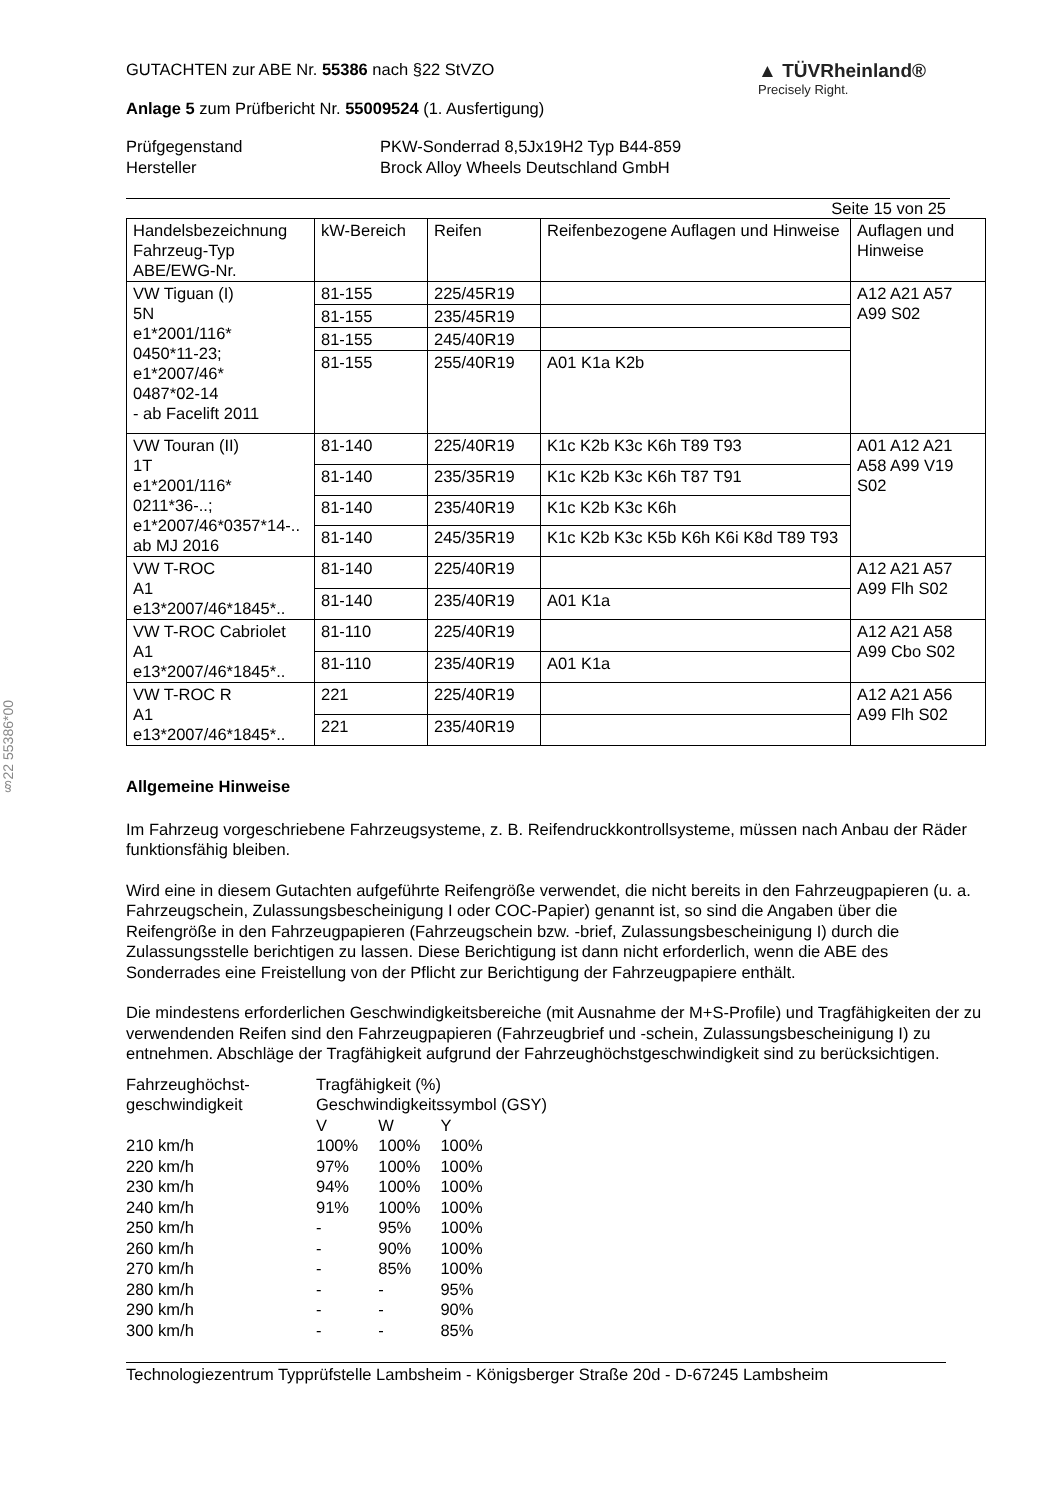§22 55386*00
GUTACHTEN zur ABE Nr. 55386 nach §22 StVZO
Anlage 5 zum Prüfbericht Nr. 55009524 (1. Ausfertigung)
▲ TÜVRheinland®
Precisely Right.
Prüfgegenstand
Hersteller
PKW-Sonderrad 8,5Jx19H2 Typ B44-859
Brock Alloy Wheels Deutschland GmbH
Seite 15 von 25
| Handelsbezeichnung Fahrzeug-Typ ABE/EWG-Nr. | kW-Bereich | Reifen | Reifenbezogene Auflagen und Hinweise | Auflagen und Hinweise |
| --- | --- | --- | --- | --- |
| VW Tiguan (I) 5N e1*2001/116* 0450*11-23; e1*2007/46* 0487*02-14 - ab Facelift 2011 | 81-155 | 225/45R19 | | A12 A21 A57 A99 S02 |
| | 81-155 | 235/45R19 | | |
| | 81-155 | 245/40R19 | | |
| | 81-155 | 255/40R19 | A01 K1a K2b | |
| VW Touran (II) 1T e1*2001/116* 0211*36-..; e1*2007/46*0357*14-.. ab MJ 2016 | 81-140 | 225/40R19 | K1c K2b K3c K6h T89 T93 | A01 A12 A21 A58 A99 V19 S02 |
| | 81-140 | 235/35R19 | K1c K2b K3c K6h T87 T91 | |
| | 81-140 | 235/40R19 | K1c K2b K3c K6h | |
| | 81-140 | 245/35R19 | K1c K2b K3c K5b K6h K6i K8d T89 T93 | |
| VW T-ROC A1 e13*2007/46*1845*.. | 81-140 | 225/40R19 | | A12 A21 A57 A99 Flh S02 |
| | 81-140 | 235/40R19 | A01 K1a | |
| VW T-ROC Cabriolet A1 e13*2007/46*1845*.. | 81-110 | 225/40R19 | | A12 A21 A58 A99 Cbo S02 |
| | 81-110 | 235/40R19 | A01 K1a | |
| VW T-ROC R A1 e13*2007/46*1845*.. | 221 | 225/40R19 | | A12 A21 A56 A99 Flh S02 |
| | 221 | 235/40R19 | | |
Allgemeine Hinweise
Im Fahrzeug vorgeschriebene Fahrzeugsysteme, z. B. Reifendruckkontrollsysteme, müssen nach Anbau der Räder funktionsfähig bleiben.
Wird eine in diesem Gutachten aufgeführte Reifengröße verwendet, die nicht bereits in den Fahrzeugpapieren (u. a. Fahrzeugschein, Zulassungsbescheinigung I oder COC-Papier) genannt ist, so sind die Angaben über die Reifengröße in den Fahrzeugpapieren (Fahrzeugschein bzw. -brief, Zulassungsbescheinigung I) durch die Zulassungsstelle berichtigen zu lassen. Diese Berichtigung ist dann nicht erforderlich, wenn die ABE des Sonderrades eine Freistellung von der Pflicht zur Berichtigung der Fahrzeugpapiere enthält.
Die mindestens erforderlichen Geschwindigkeitsbereiche (mit Ausnahme der M+S-Profile) und Tragfähigkeiten der zu verwendenden Reifen sind den Fahrzeugpapieren (Fahrzeugbrief und -schein, Zulassungsbescheinigung I) zu entnehmen. Abschläge der Tragfähigkeit aufgrund der Fahrzeughöchstgeschwindigkeit sind zu berücksichtigen.
| Fahrzeughöchst- geschwindigkeit | Tragfähigkeit (%) Geschwindigkeitssymbol (GSY) | | |
| | V | W | Y |
| 210 km/h | 100% | 100% | 100% |
| 220 km/h | 97% | 100% | 100% |
| 230 km/h | 94% | 100% | 100% |
| 240 km/h | 91% | 100% | 100% |
| 250 km/h | - | 95% | 100% |
| 260 km/h | - | 90% | 100% |
| 270 km/h | - | 85% | 100% |
| 280 km/h | - | - | 95% |
| 290 km/h | - | - | 90% |
| 300 km/h | - | - | 85% |
Technologiezentrum Typprüfstelle Lambsheim - Königsberger Straße 20d - D-67245 Lambsheim